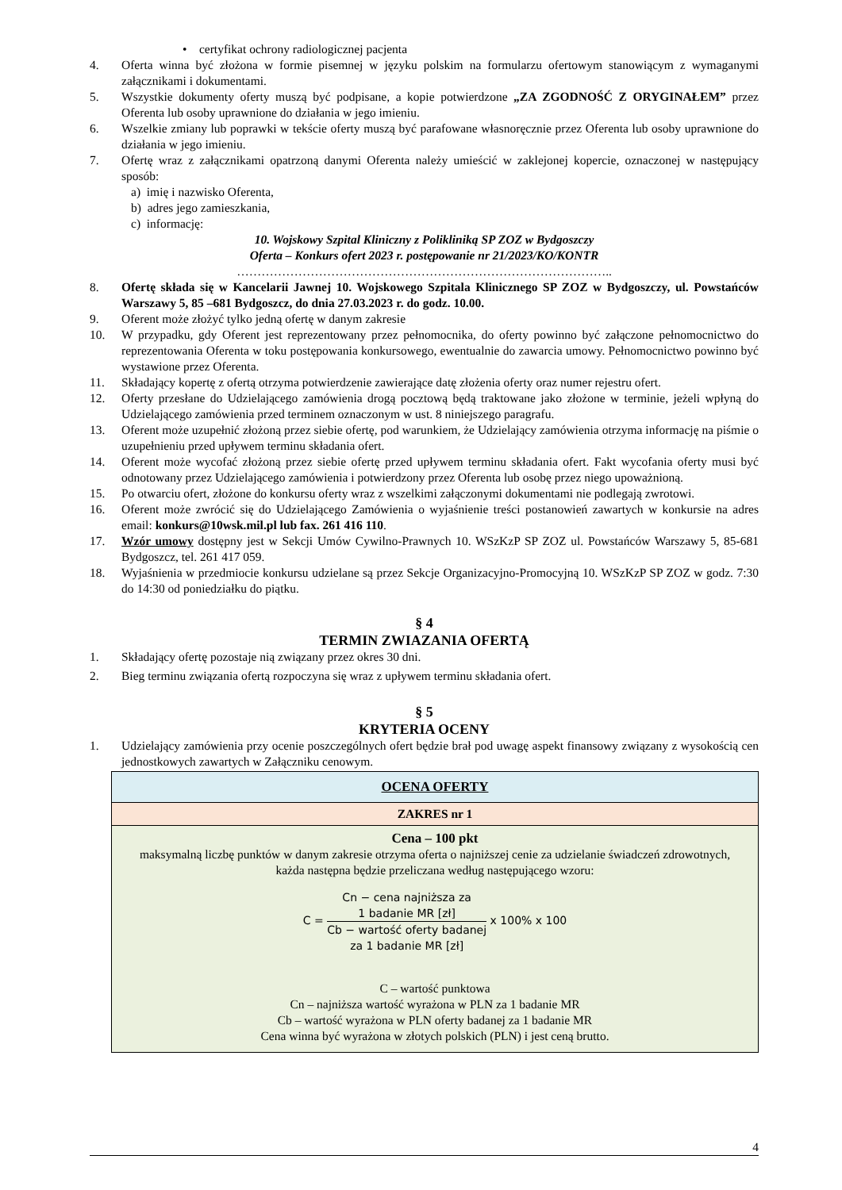• certyfikat ochrony radiologicznej pacjenta
4. Oferta winna być złożona w formie pisemnej w języku polskim na formularzu ofertowym stanowiącym z wymaganymi załącznikami i dokumentami.
5. Wszystkie dokumenty oferty muszą być podpisane, a kopie potwierdzone „ZA ZGODNOŚĆ Z ORYGINAŁEM” przez Oferenta lub osoby uprawnione do działania w jego imieniu.
6. Wszelkie zmiany lub poprawki w tekście oferty muszą być parafowane własnoręcznie przez Oferenta lub osoby uprawnione do działania w jego imieniu.
7. Ofertę wraz z załącznikami opatrzoną danymi Oferenta należy umieścić w zaklejonej kopercie, oznaczonej w następujący sposób:
a) imię i nazwisko Oferenta,
b) adres jego zamieszkania,
c) informację:
10. Wojskowy Szpital Kliniczny z Polikliniką SP ZOZ w Bydgoszczy
Oferta – Konkurs ofert 2023 r. postępowanie nr 21/2023/KO/KONTR
………………………………………………………………………………..
8. Ofertę składa się w Kancelarii Jawnej 10. Wojskowego Szpitala Klinicznego SP ZOZ w Bydgoszczy, ul. Powstańców Warszawy 5, 85 –681 Bydgoszcz, do dnia 27.03.2023 r. do godz. 10.00.
9. Oferent może złożyć tylko jedną ofertę w danym zakresie
10. W przypadku, gdy Oferent jest reprezentowany przez pełnomocnika, do oferty powinno być załączone pełnomocnictwo do reprezentowania Oferenta w toku postępowania konkursowego, ewentualnie do zawarcia umowy. Pełnomocnictwo powinno być wystawione przez Oferenta.
11. Składający kopertę z ofertą otrzyma potwierdzenie zawierające datę złożenia oferty oraz numer rejestru ofert.
12. Oferty przesłane do Udzielającego zamówienia drogą pocztową będą traktowane jako złożone w terminie, jeżeli wpłyną do Udzielającego zamówienia przed terminem oznaczonym w ust. 8 niniejszego paragrafu.
13. Oferent może uzupełnić złożoną przez siebie ofertę, pod warunkiem, że Udzielający zamówienia otrzyma informację na piśmie o uzupełnieniu przed upływem terminu składania ofert.
14. Oferent może wycofać złożoną przez siebie ofertę przed upływem terminu składania ofert. Fakt wycofania oferty musi być odnotowany przez Udzielającego zamówienia i potwierdzony przez Oferenta lub osobę przez niego upoważnioną.
15. Po otwarciu ofert, złożone do konkursu oferty wraz z wszelkimi załączonymi dokumentami nie podlegają zwrotowi.
16. Oferent może zwrócić się do Udzielającego Zamówienia o wyjaśnienie treści postanowień zawartych w konkursie na adres email: konkurs@10wsk.mil.pl lub fax. 261 416 110.
17. Wzór umowy dostępny jest w Sekcji Umów Cywilno-Prawnych 10. WSzKzP SP ZOZ ul. Powstańców Warszawy 5, 85-681 Bydgoszcz, tel. 261 417 059.
18. Wyjaśnienia w przedmiocie konkursu udzielane są przez Sekcje Organizacyjno-Promocyjną 10. WSzKzP SP ZOZ w godz. 7:30 do 14:30 od poniedziałku do piątku.
§ 4
TERMIN ZWIAZANIA OFERTĄ
1. Składający ofertę pozostaje nią związany przez okres 30 dni.
2. Bieg terminu związania ofertą rozpoczyna się wraz z upływem terminu składania ofert.
§ 5
KRYTERIA OCENY
1. Udzielający zamówienia przy ocenie poszczególnych ofert będzie brał pod uwagę aspekt finansowy związany z wysokością cen jednostkowych zawartych w Załączniku cenowym.
| OCENA OFERTY |
| ZAKRES nr 1 |
| Cena – 100 pkt maksymalną liczbę punktów w danym zakresie otrzyma oferta o najniższej cenie za udzielanie świadczeń zdrowotnych, każda następna będzie przeliczana według następującego wzoru: C = Cn − cena najniższa za 1 badanie MR [zł] Cb − wartość oferty badanej za 1 badanie MR [zł] x 100% x 100 C – wartość punktowa Cn – najniższa wartość wyrażona w PLN za 1 badanie MR Cb – wartość wyrażona w PLN oferty badanej za 1 badanie MR Cena winna być wyrażona w złotych polskich (PLN) i jest ceną brutto. |
4